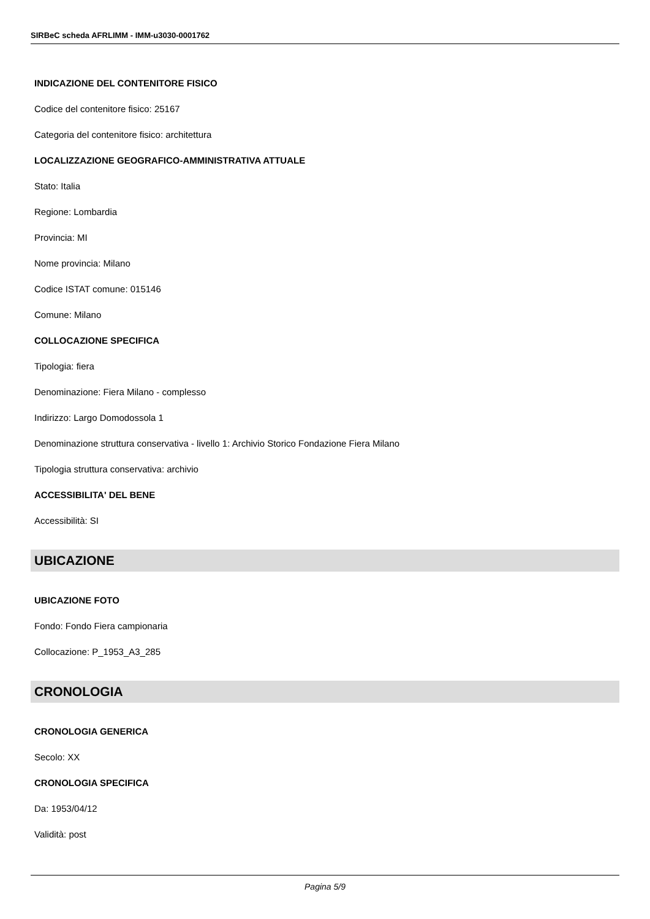SIRBeC scheda AFRLIMM - IMM-u3030-0001762
INDICAZIONE DEL CONTENITORE FISICO
Codice del contenitore fisico: 25167
Categoria del contenitore fisico: architettura
LOCALIZZAZIONE GEOGRAFICO-AMMINISTRATIVA ATTUALE
Stato: Italia
Regione: Lombardia
Provincia: MI
Nome provincia: Milano
Codice ISTAT comune: 015146
Comune: Milano
COLLOCAZIONE SPECIFICA
Tipologia: fiera
Denominazione: Fiera Milano - complesso
Indirizzo: Largo Domodossola 1
Denominazione struttura conservativa - livello 1: Archivio Storico Fondazione Fiera Milano
Tipologia struttura conservativa: archivio
ACCESSIBILITA' DEL BENE
Accessibilità: SI
UBICAZIONE
UBICAZIONE FOTO
Fondo: Fondo Fiera campionaria
Collocazione: P_1953_A3_285
CRONOLOGIA
CRONOLOGIA GENERICA
Secolo: XX
CRONOLOGIA SPECIFICA
Da: 1953/04/12
Validità: post
Pagina 5/9